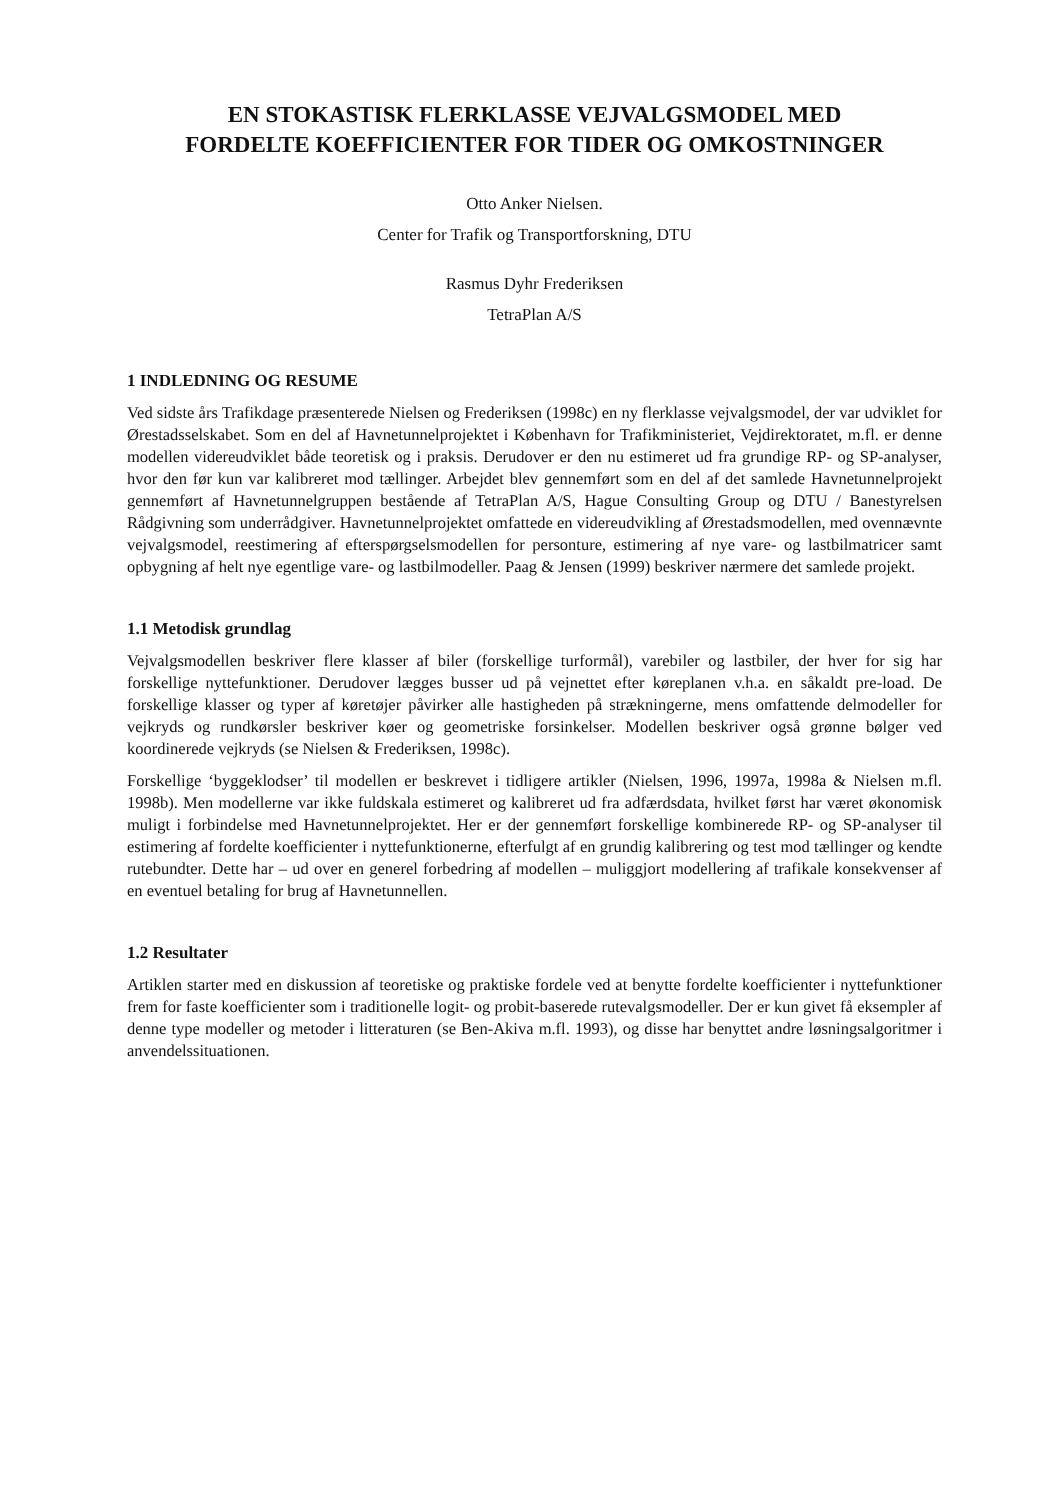EN STOKASTISK FLERKLASSE VEJVALGSMODEL MED
FORDELTE KOEFFICIENTER FOR TIDER OG OMKOSTNINGER
Otto Anker Nielsen.
Center for Trafik og Transportforskning, DTU
Rasmus Dyhr Frederiksen
TetraPlan A/S
1 INDLEDNING OG RESUME
Ved sidste års Trafikdage præsenterede Nielsen og Frederiksen (1998c) en ny flerklasse vejvalgsmodel, der var udviklet for Ørestadsselskabet. Som en del af Havnetunnelprojektet i København for Trafikministeriet, Vejdirektoratet, m.fl. er denne modellen videreudviklet både teoretisk og i praksis. Derudover er den nu estimeret ud fra grundige RP- og SP-analyser, hvor den før kun var kalibreret mod tællinger. Arbejdet blev gennemført som en del af det samlede Havnetunnelprojekt gennemført af Havnetunnelgruppen bestående af TetraPlan A/S, Hague Consulting Group og DTU / Banestyrelsen Rådgivning som underrådgiver. Havnetunnel­projektet omfattede en videreudvikling af Ørestadsmodellen, med ovennævnte vejvalgsmodel, reestimering af efterspørgselsmodellen for personture, estimering af nye vare- og lastbilmatricer samt opbygning af helt nye egentlige vare- og lastbilmodeller. Paag & Jensen (1999) beskriver nærmere det samlede projekt.
1.1 Metodisk grundlag
Vejvalgsmodellen beskriver flere klasser af biler (forskellige turformål), varebiler og lastbiler, der hver for sig har forskellige nyttefunktioner. Derudover lægges busser ud på vejnettet efter køreplanen v.h.a. en såkaldt pre-load. De forskellige klasser og typer af køretøjer påvirker alle hastigheden på strækningerne, mens omfattende delmodeller for vejkryds og rundkørsler beskri­ver køer og geometriske forsinkelser. Modellen beskriver også grønne bølger ved koordinerede vejkryds (se Nielsen & Frederiksen, 1998c).
Forskellige ‘byggeklodser’ til modellen er beskrevet i tidligere artikler (Nielsen, 1996, 1997a, 1998a & Nielsen m.fl. 1998b). Men modellerne var ikke fuldskala estimeret og kalibreret ud fra adfærdsdata, hvilket først har været økonomisk muligt i forbindelse med Havnetunnelprojektet. Her er der gennemført forskellige kombinerede RP- og SP-analyser til estimering af fordelte koefficienter i nyttefunktionerne, efterfulgt af en grundig kalibrering og test mod tællinger og kendte rutebundter. Dette har – ud over en generel forbedring af modellen – muliggjort modelle­ring af trafikale konsekvenser af en eventuel betaling for brug af Havnetunnellen.
1.2 Resultater
Artiklen starter med en diskussion af teoretiske og praktiske fordele ved at benytte fordelte koef­ficienter i nyttefunktioner frem for faste koefficienter som i traditionelle logit- og probit-baserede rutevalgsmodeller. Der er kun givet få eksempler af denne type modeller og metoder i litteratu­ren (se Ben-Akiva m.fl. 1993), og disse har benyttet andre løsningsalgoritmer i anvendels­situationen.